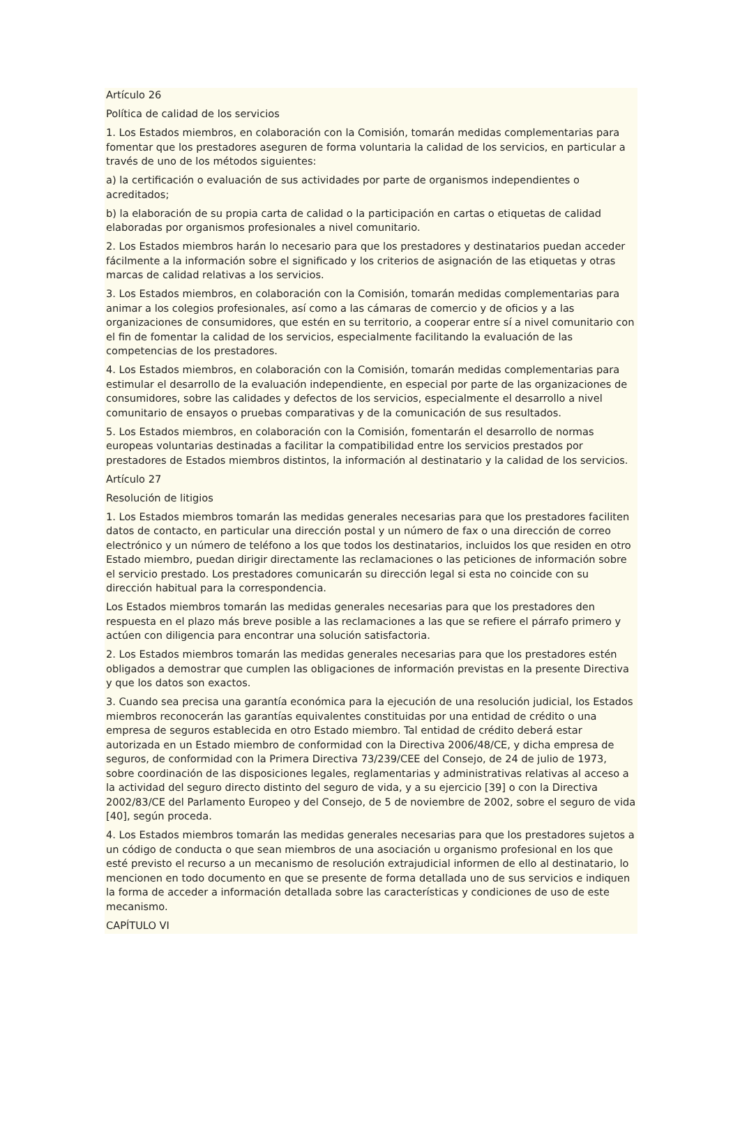Artículo 26
Política de calidad de los servicios
1. Los Estados miembros, en colaboración con la Comisión, tomarán medidas complementarias para fomentar que los prestadores aseguren de forma voluntaria la calidad de los servicios, en particular a través de uno de los métodos siguientes:
a) la certificación o evaluación de sus actividades por parte de organismos independientes o acreditados;
b) la elaboración de su propia carta de calidad o la participación en cartas o etiquetas de calidad elaboradas por organismos profesionales a nivel comunitario.
2. Los Estados miembros harán lo necesario para que los prestadores y destinatarios puedan acceder fácilmente a la información sobre el significado y los criterios de asignación de las etiquetas y otras marcas de calidad relativas a los servicios.
3. Los Estados miembros, en colaboración con la Comisión, tomarán medidas complementarias para animar a los colegios profesionales, así como a las cámaras de comercio y de oficios y a las organizaciones de consumidores, que estén en su territorio, a cooperar entre sí a nivel comunitario con el fin de fomentar la calidad de los servicios, especialmente facilitando la evaluación de las competencias de los prestadores.
4. Los Estados miembros, en colaboración con la Comisión, tomarán medidas complementarias para estimular el desarrollo de la evaluación independiente, en especial por parte de las organizaciones de consumidores, sobre las calidades y defectos de los servicios, especialmente el desarrollo a nivel comunitario de ensayos o pruebas comparativas y de la comunicación de sus resultados.
5. Los Estados miembros, en colaboración con la Comisión, fomentarán el desarrollo de normas europeas voluntarias destinadas a facilitar la compatibilidad entre los servicios prestados por prestadores de Estados miembros distintos, la información al destinatario y la calidad de los servicios.
Artículo 27
Resolución de litigios
1. Los Estados miembros tomarán las medidas generales necesarias para que los prestadores faciliten datos de contacto, en particular una dirección postal y un número de fax o una dirección de correo electrónico y un número de teléfono a los que todos los destinatarios, incluidos los que residen en otro Estado miembro, puedan dirigir directamente las reclamaciones o las peticiones de información sobre el servicio prestado. Los prestadores comunicarán su dirección legal si esta no coincide con su dirección habitual para la correspondencia.
Los Estados miembros tomarán las medidas generales necesarias para que los prestadores den respuesta en el plazo más breve posible a las reclamaciones a las que se refiere el párrafo primero y actúen con diligencia para encontrar una solución satisfactoria.
2. Los Estados miembros tomarán las medidas generales necesarias para que los prestadores estén obligados a demostrar que cumplen las obligaciones de información previstas en la presente Directiva y que los datos son exactos.
3. Cuando sea precisa una garantía económica para la ejecución de una resolución judicial, los Estados miembros reconocerán las garantías equivalentes constituidas por una entidad de crédito o una empresa de seguros establecida en otro Estado miembro. Tal entidad de crédito deberá estar autorizada en un Estado miembro de conformidad con la Directiva 2006/48/CE, y dicha empresa de seguros, de conformidad con la Primera Directiva 73/239/CEE del Consejo, de 24 de julio de 1973, sobre coordinación de las disposiciones legales, reglamentarias y administrativas relativas al acceso a la actividad del seguro directo distinto del seguro de vida, y a su ejercicio [39] o con la Directiva 2002/83/CE del Parlamento Europeo y del Consejo, de 5 de noviembre de 2002, sobre el seguro de vida [40], según proceda.
4. Los Estados miembros tomarán las medidas generales necesarias para que los prestadores sujetos a un código de conducta o que sean miembros de una asociación u organismo profesional en los que esté previsto el recurso a un mecanismo de resolución extrajudicial informen de ello al destinatario, lo mencionen en todo documento en que se presente de forma detallada uno de sus servicios e indiquen la forma de acceder a información detallada sobre las características y condiciones de uso de este mecanismo.
CAPÍTULO VI